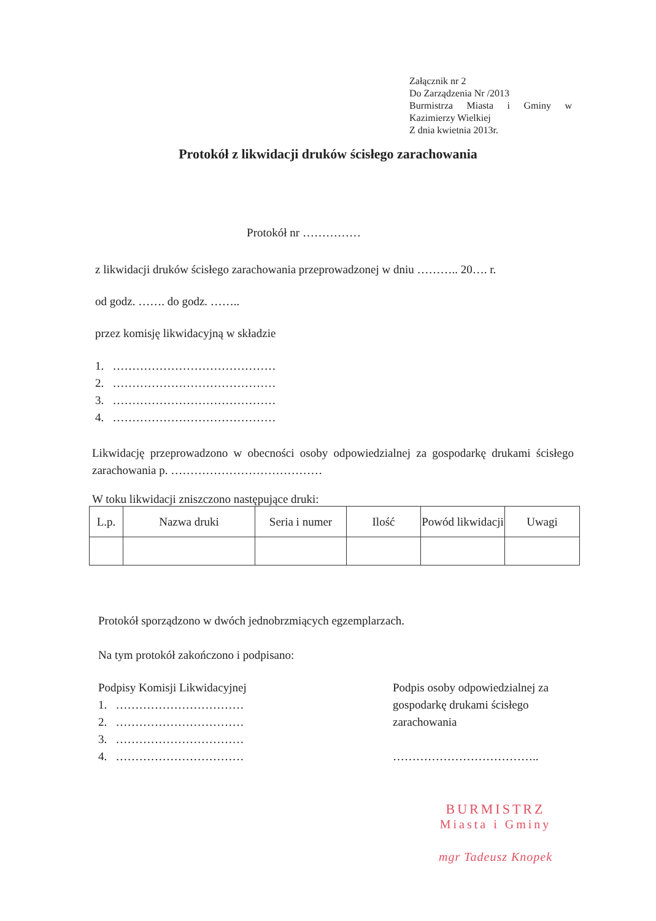Załącznik nr 2
Do Zarządzenia Nr /2013
Burmistrza Miasta i Gminy w
Kazimierzy Wielkiej
Z dnia kwietnia 2013r.
Protokół z likwidacji druków ścisłego zarachowania
Protokół nr ……………
z likwidacji druków ścisłego zarachowania przeprowadzonej w dniu ……….. 20…. r.
od godz. ……. do godz. ……..
przez komisję likwidacyjną w składzie
1. ……………………………………
2. ……………………………………
3. ……………………………………
4. ……………………………………
Likwidację przeprowadzono w obecności osoby odpowiedzialnej za gospodarkę drukami ścisłego zarachowania p. …………………………………
W toku likwidacji zniszczono następujące druki:
| L.p. | Nazwa druki | Seria i numer | Ilość | Powód likwidacji | Uwagi |
| --- | --- | --- | --- | --- | --- |
Protokół sporządzono w dwóch jednobrzmiących egzemplarzach.
Na tym protokół zakończono i podpisano:
Podpisy Komisji Likwidacyjnej
1. ……………………………
2. ……………………………
3. ……………………………
4. ……………………………
Podpis osoby odpowiedzialnej za gospodarkę drukami ścisłego zarachowania
………………………………..
BURMISTRZ
Miasta i Gminy
mgr Tadeusz Knopek